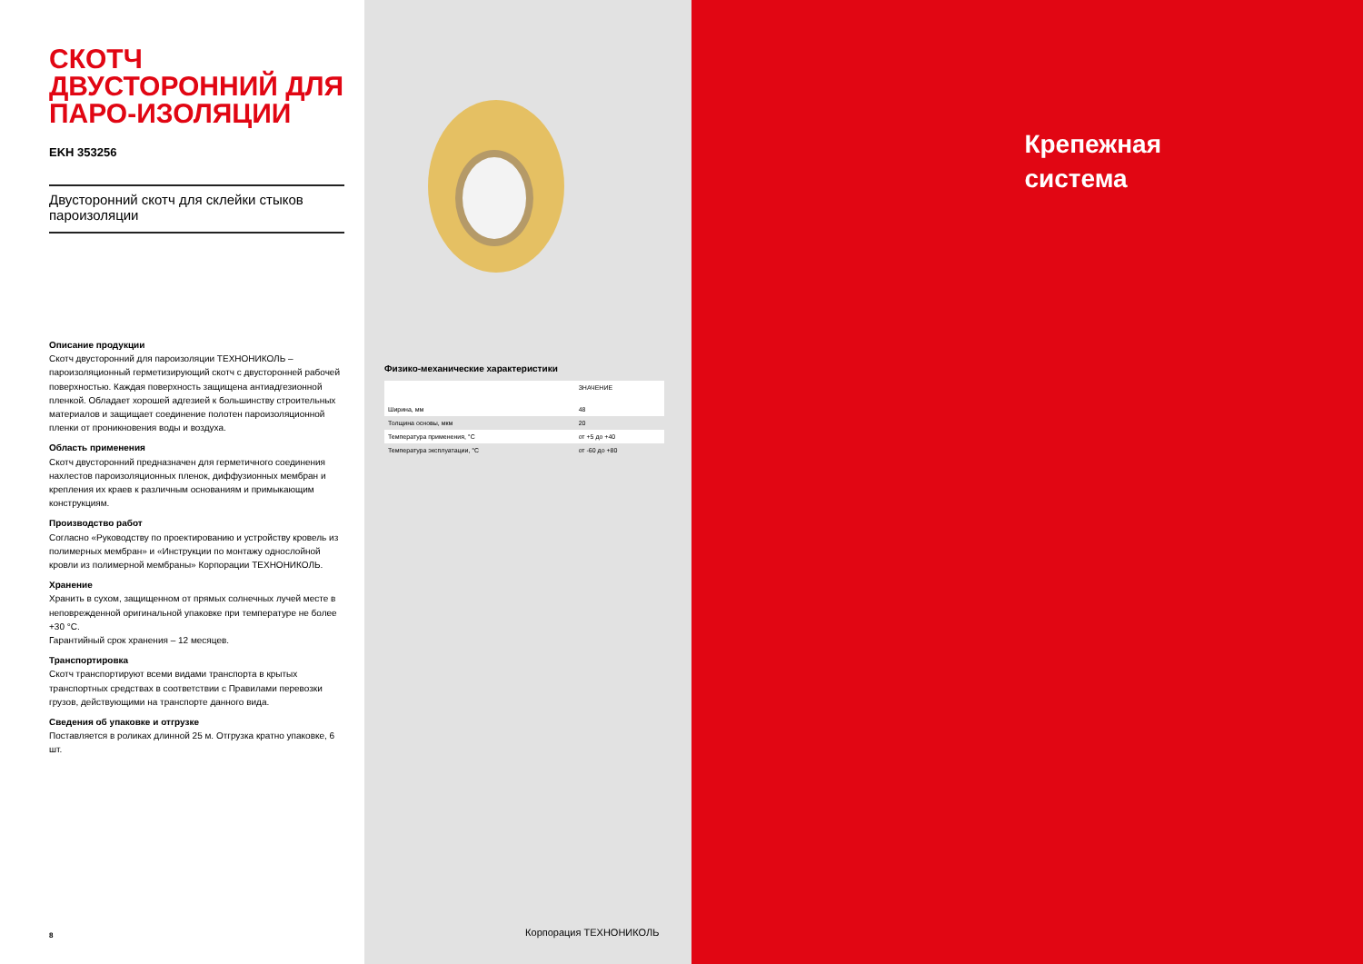СКОТЧ ДВУСТОРОННИЙ ДЛЯ ПАРО-ИЗОЛЯЦИИ
EKH 353256
Двусторонний скотч для склейки стыков пароизоляции
Описание продукции
Скотч двусторонний для пароизоляции ТЕХНОНИКОЛЬ – пароизоляционный герметизирующий скотч с двусторонней рабочей поверхностью. Каждая поверхность защищена анти­адгезионной пленкой. Обладает хорошей адгезией к боль­шинству строительных материалов и защищает соединение полотен пароизоляционной пленки от проникновения воды и воздуха.
Область применения
Скотч двусторонний предназначен для герметичного соеди­нения нахлестов пароизоляционных пленок, диффузионных мембран и крепления их краев к различным основаниям и примыкающим конструкциям.
Производство работ
Согласно «Руководству по проектированию и устройству кровель из полимерных мембран» и «Инструкции по монтажу однослойной кровли из полимерной мембраны» Корпорации ТЕХНОНИКОЛЬ.
Хранение
Хранить в сухом, защищенном от прямых солнечных лучей месте в неповрежденной оригинальной упаковке при темпе­ратуре не более +30 °С.
Гарантийный срок хранения – 12 месяцев.
Транспортировка
Скотч транспортируют всеми видами транспорта в крытых транспортных средствах в соответствии с Правилами пере­возки грузов, действующими на транспорте данного вида.
Сведения об упаковке и отгрузке
Поставляется в роликах длинной 25 м. Отгрузка кратно упаковке, 6 шт.
8
Физико-механические характеристики
| | ЗНАЧЕНИЕ |
| --- | --- |
| Ширина, мм | 48 |
| Толщина основы, мкм | 20 |
| Температура применения, °С | от +5 до +40 |
| Температура эксплуатации, °С | от -60 до +80 |
Корпорация ТЕХНОНИКОЛЬ
Крепежная
система